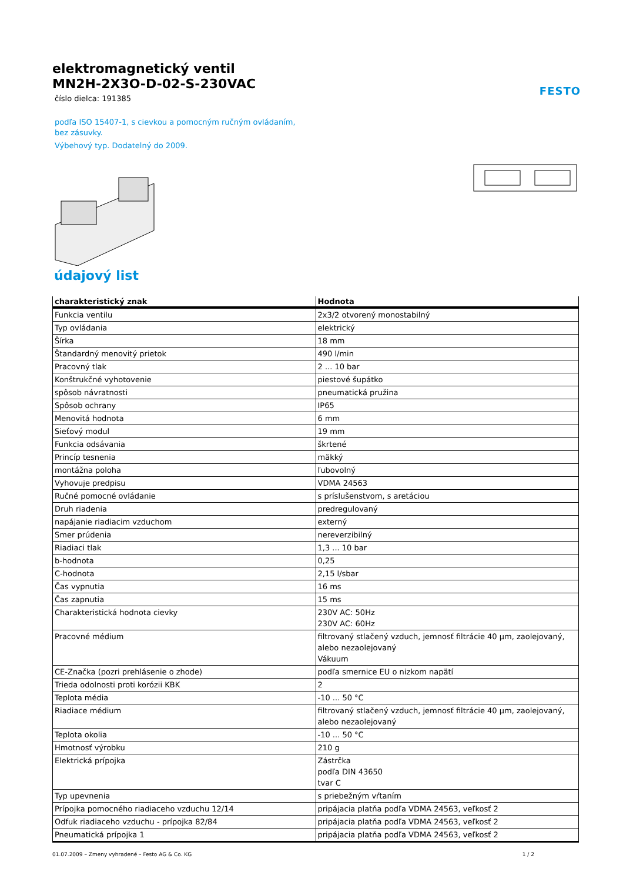elektromagnetický ventil
MN2H-2X3O-D-02-S-230VAC
číslo dielca: 191385
podľa ISO 15407-1, s cievkou a pomocným ručným ovládaním, bez zásuvky.
Výbehový typ. Dodatelný do 2009.
FESTO
údajový list
| charakteristický znak | Hodnota |
| --- | --- |
| Funkcia ventilu | 2x3/2 otvorený monostabilný |
| Typ ovládania | elektrický |
| Šírka | 18 mm |
| Štandardný menovitý prietok | 490 l/min |
| Pracovný tlak | 2 ... 10 bar |
| Konštrukčné vyhotovenie | piestové šupátko |
| spôsob návratnosti | pneumatická pružina |
| Spôsob ochrany | IP65 |
| Menovitá hodnota | 6 mm |
| Sieťový modul | 19 mm |
| Funkcia odsávania | škrtené |
| Princíp tesnenia | mäkký |
| montážna poloha | ľubovolný |
| Vyhovuje predpisu | VDMA 24563 |
| Ručné pomocné ovládanie | s príslušenstvom, s aretáciou |
| Druh riadenia | predregulovaný |
| napájanie riadiacim vzduchom | externý |
| Smer prúdenia | nereverzibilný |
| Riadiaci tlak | 1,3 ... 10 bar |
| b-hodnota | 0,25 |
| C-hodnota | 2,15 l/sbar |
| Čas vypnutia | 16 ms |
| Čas zapnutia | 15 ms |
| Charakteristická hodnota cievky | 230V AC: 50Hz 230V AC: 60Hz |
| Pracovné médium | filtrovaný stlačený vzduch, jemnosť filtrácie 40 µm, zaolejovaný, alebo nezaolejovaný Vákuum |
| CE-Značka (pozri prehlásenie o zhode) | podľa smernice EU o nizkom napätí |
| Trieda odolnosti proti korózii KBK | 2 |
| Teplota média | -10 ... 50 °C |
| Riadiace médium | filtrovaný stlačený vzduch, jemnosť filtrácie 40 µm, zaolejovaný, alebo nezaolejovaný |
| Teplota okolia | -10 ... 50 °C |
| Hmotnosť výrobku | 210 g |
| Elektrická prípojka | Zástrčka podľa DIN 43650 tvar C |
| Typ upevnenia | s priebežným vŕtaním |
| Prípojka pomocného riadiaceho vzduchu 12/14 | pripájacia platňa podľa VDMA 24563, veľkosť 2 |
| Odfuk riadiaceho vzduchu - prípojka 82/84 | pripájacia platňa podľa VDMA 24563, veľkosť 2 |
| Pneumatická prípojka 1 | pripájacia platňa podľa VDMA 24563, veľkosť 2 |
01.07.2009 – Zmeny vyhradené – Festo AG & Co. KG 1 / 2